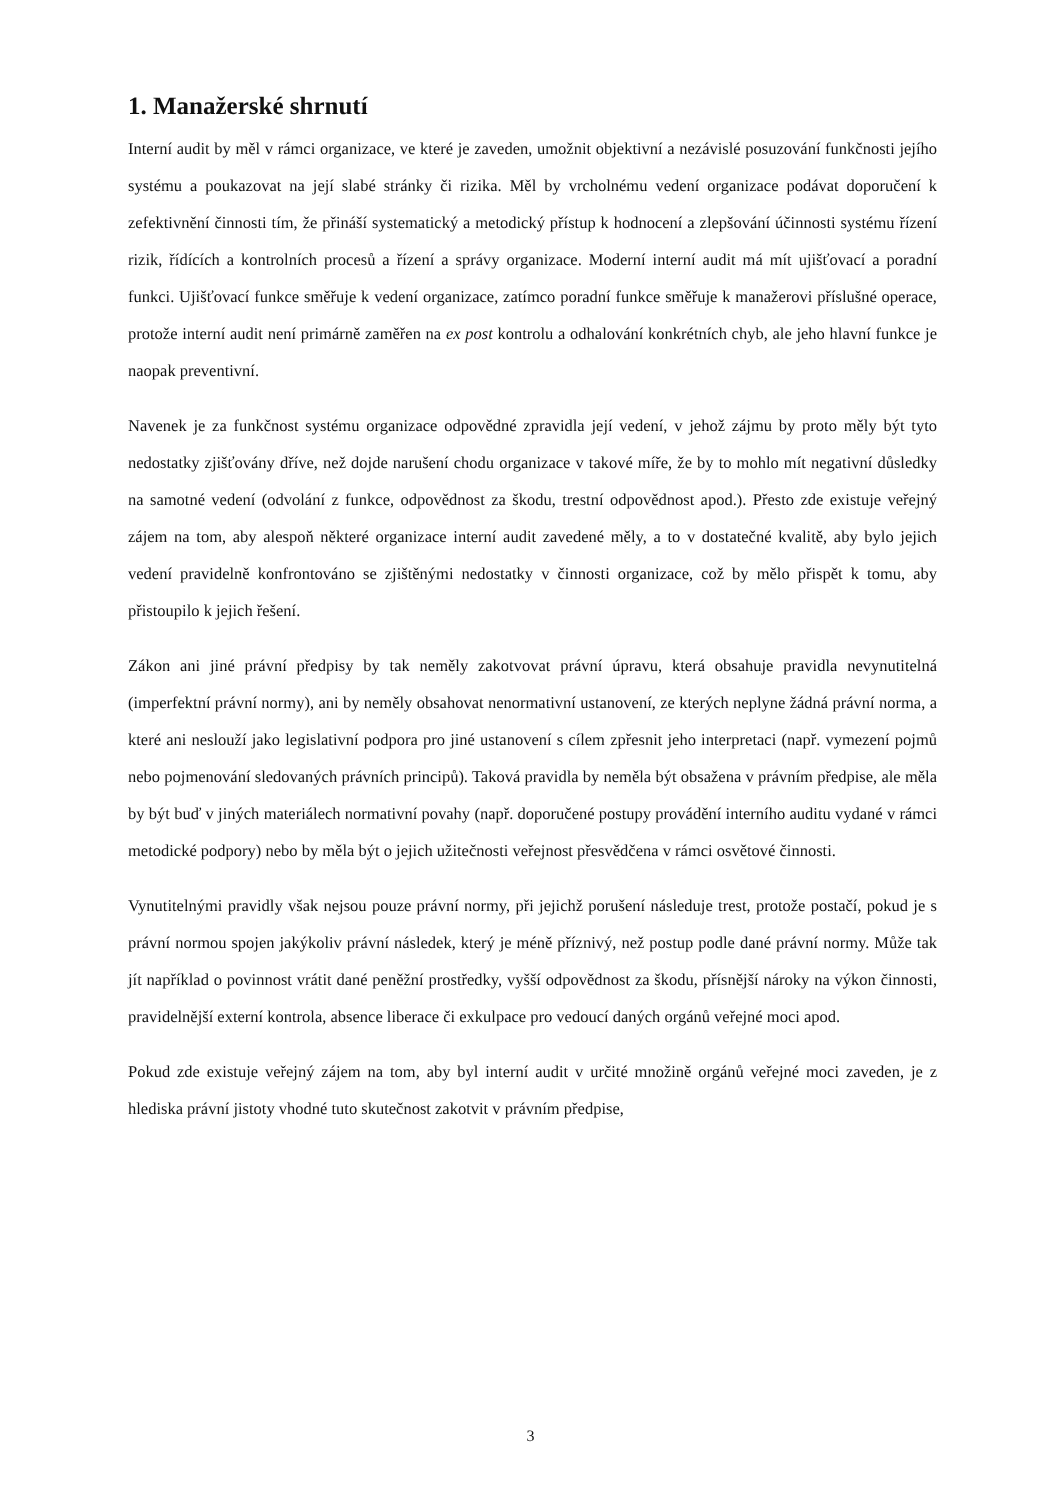1. Manažerské shrnutí
Interní audit by měl v rámci organizace, ve které je zaveden, umožnit objektivní a nezávislé posuzování funkčnosti jejího systému a poukazovat na její slabé stránky či rizika. Měl by vrcholnému vedení organizace podávat doporučení k zefektivnění činnosti tím, že přináší systematický a metodický přístup k hodnocení a zlepšování účinnosti systému řízení rizik, řídících a kontrolních procesů a řízení a správy organizace. Moderní interní audit má mít ujišťovací a poradní funkci. Ujišťovací funkce směřuje k vedení organizace, zatímco poradní funkce směřuje k manažerovi příslušné operace, protože interní audit není primárně zaměřen na ex post kontrolu a odhalování konkrétních chyb, ale jeho hlavní funkce je naopak preventivní.
Navenek je za funkčnost systému organizace odpovědné zpravidla její vedení, v jehož zájmu by proto měly být tyto nedostatky zjišťovány dříve, než dojde narušení chodu organizace v takové míře, že by to mohlo mít negativní důsledky na samotné vedení (odvolání z funkce, odpovědnost za škodu, trestní odpovědnost apod.). Přesto zde existuje veřejný zájem na tom, aby alespoň některé organizace interní audit zavedené měly, a to v dostatečné kvalitě, aby bylo jejich vedení pravidelně konfrontováno se zjištěnými nedostatky v činnosti organizace, což by mělo přispět k tomu, aby přistoupilo k jejich řešení.
Zákon ani jiné právní předpisy by tak neměly zakotvovat právní úpravu, která obsahuje pravidla nevynutitelná (imperfektní právní normy), ani by neměly obsahovat nenormativní ustanovení, ze kterých neplyne žádná právní norma, a které ani neslouží jako legislativní podpora pro jiné ustanovení s cílem zpřesnit jeho interpretaci (např. vymezení pojmů nebo pojmenování sledovaných právních principů). Taková pravidla by neměla být obsažena v právním předpise, ale měla by být buď v jiných materiálech normativní povahy (např. doporučené postupy provádění interního auditu vydané v rámci metodické podpory) nebo by měla být o jejich užitečnosti veřejnost přesvědčena v rámci osvětové činnosti.
Vynutitelnými pravidly však nejsou pouze právní normy, při jejichž porušení následuje trest, protože postačí, pokud je s právní normou spojen jakýkoliv právní následek, který je méně příznivý, než postup podle dané právní normy. Může tak jít například o povinnost vrátit dané peněžní prostředky, vyšší odpovědnost za škodu, přísnější nároky na výkon činnosti, pravidelnější externí kontrola, absence liberace či exkulpace pro vedoucí daných orgánů veřejné moci apod.
Pokud zde existuje veřejný zájem na tom, aby byl interní audit v určité množině orgánů veřejné moci zaveden, je z hlediska právní jistoty vhodné tuto skutečnost zakotvit v právním předpise,
3